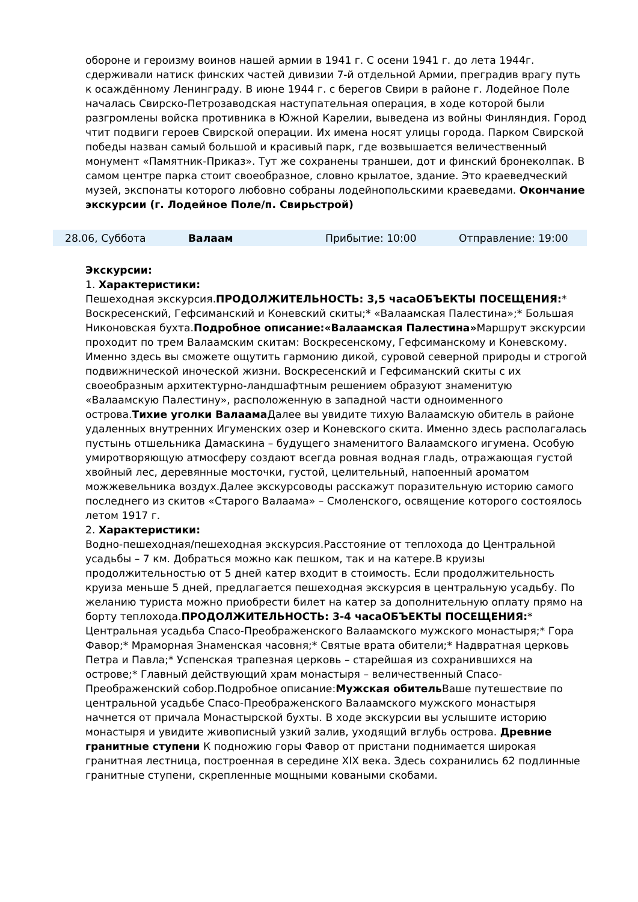обороне и героизму воинов нашей армии в 1941 г. С осени 1941 г. до лета 1944г. сдерживали натиск финских частей дивизии 7-й отдельной Армии, преградив врагу путь к осаждённому Ленинграду. В июне 1944 г. с берегов Свири в районе г. Лодейное Поле началась Свирско-Петрозаводская наступательная операция, в ходе которой были разгромлены войска противника в Южной Карелии, выведена из войны Финляндия. Город чтит подвиги героев Свирской операции. Их имена носят улицы города. Парком Свирской победы назван самый большой и красивый парк, где возвышается величественный монумент «Памятник-Приказ». Тут же сохранены траншеи, дот и финский бронеколпак. В самом центре парка стоит своеобразное, словно крылатое, здание. Это краеведческий музей, экспонаты которого любовно собраны лодейнопольскими краеведами. Окончание экскурсии (г. Лодейное Поле/п. Свирьстрой)
28.06, Суббота Валаам Прибытие: 10:00 Отправление: 19:00
Экскурсии:
1. Характеристики:
Пешеходная экскурсия.ПРОДОЛЖИТЕЛЬНОСТЬ: 3,5 часаОБЪЕКТЫ ПОСЕЩЕНИЯ:* Воскресенский, Гефсиманский и Коневский скиты;* «Валаамская Палестина»;* Большая Никоновская бухта.Подробное описание:«Валаамская Палестина»Маршрут экскурсии проходит по трем Валаамским скитам: Воскресенскому, Гефсиманскому и Коневскому. Именно здесь вы сможете ощутить гармонию дикой, суровой северной природы и строгой подвижнической иноческой жизни. Воскресенский и Гефсиманский скиты с их своеобразным архитектурно-ландшафтным решением образуют знаменитую «Валаамскую Палестину», расположенную в западной части одноименного острова.Тихие уголки Валаама Далее вы увидите тихую Валаамскую обитель в районе удаленных внутренних Игуменских озер и Коневского скита. Именно здесь располагалась пустынь отшельника Дамаскина – будущего знаменитого Валаамского игумена. Особую умиротворяющую атмосферу создают всегда ровная водная гладь, отражающая густой хвойный лес, деревянные мосточки, густой, целительный, напоенный ароматом можжевельника воздух.Далее экскурсоводы расскажут поразительную историю самого последнего из скитов «Старого Валаама» – Смоленского, освящение которого состоялось летом 1917 г.
2. Характеристики:
Водно-пешеходная/пешеходная экскурсия.Расстояние от теплохода до Центральной усадьбы – 7 км. Добраться можно как пешком, так и на катере.В круизы продолжительностью от 5 дней катер входит в стоимость. Если продолжительность круиза меньше 5 дней, предлагается пешеходная экскурсия в центральную усадьбу. По желанию туриста можно приобрести билет на катер за дополнительную оплату прямо на борту теплохода.ПРОДОЛЖИТЕЛЬНОСТЬ: 3-4 часаОБЪЕКТЫ ПОСЕЩЕНИЯ:* Центральная усадьба Спасо-Преображенского Валаамского мужского монастыря;* Гора Фавор;* Мраморная Знаменская часовня;* Святые врата обители;* Надвратная церковь Петра и Павла;* Успенская трапезная церковь – старейшая из сохранившихся на острове;* Главный действующий храм монастыря – величественный Спасо-Преображенский собор.Подробное описание:Мужская обитель Ваше путешествие по центральной усадьбе Спасо-Преображенского Валаамского мужского монастыря начнется от причала Монастырской бухты. В ходе экскурсии вы услышите историю монастыря и увидите живописный узкий залив, уходящий вглубь острова. Древние гранитные ступени К подножию горы Фавор от пристани поднимается широкая гранитная лестница, построенная в середине XIX века. Здесь сохранились 62 подлинные гранитные ступени, скрепленные мощными коваными скобами.